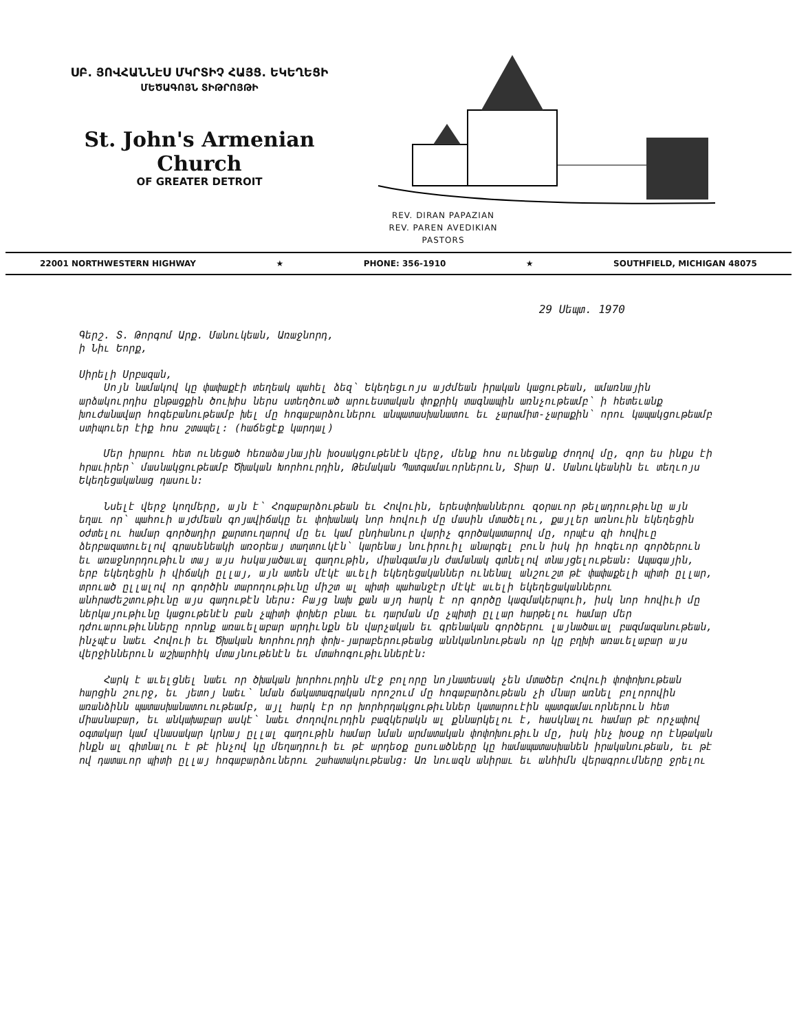ՍԲ. ՅՈՎՀԱՆՆԷՍ ՄԿՐՏԻՉ ՀԱՅՑ. ԵԿԵՂԵՑԻ
ՄԵԾԱԳՈՅՆ ՏԻԹՐՈՅԹԻ
St. John's Armenian Church
OF GREATER DETROIT
REV. DIRAN PAPAZIAN
REV. PAREN AVEDIKIAN
PASTORS
22001 NORTHWESTERN HIGHWAY ★ PHONE: 356-1910 ★ SOUTHFIELD, MICHIGAN 48075
29 Սեպտ. 1970
Գերշ. Տ. Թորգոմ Արք. Մանուկեան, Առաջնորդ,
ի Նիւ Եորք,
Սիրելի Սրբազան,
Սոյն նամակով կը փափաքէի տեղեակ պահել ձեզ՝ Եկեղեցւոյս այժմեան իրական կացութեան, ամառնային արձակուրդիս ընթացքին ծուխիս ներս ստեղծուած արուեստական փոքրիկ տագնապին առնչութեամբ՝ ի հետեւանք խուժանավար հոգեբանութեամբ խել մը հոգաբարձուներու անպատասխանատու եւ չարամիտ-չարաքին՝ որու կապակցութեամբ ստիպուեր էիք հոս շտապել: (հաճեցէք կարդալ)
Մեր իրարու հետ ունեցած հեռաձայնային խօսակցութենէն վերջ, մենք հոս ունեցանք ժողով մը, զոր ես ինքս էի հրաւիրեր՝ մասնակցութեամբ Ծխական Խորհուրդին, Թեմական Պատգամաւորներուն, Տիար Ա. Մանուկեանին եւ տեղւոյս Եկեղեցականաց դասուն:
Նսելէ վերջ կողմերը, այն է՝ Հոգաբարձութեան եւ Հովուին, երեսփոխաններու զօրաւոր թելադրութիւնը այն եղաւ որ՝ պահուի այժմեան գոյավիճակը եւ փոխանակ նոր հովուի մը մասին մտածելու, քայլեր առնուին եկեղեցին օժտելու համար գործադիր քարտուղարով մը եւ կամ ընդհանուր վարիչ գործակատարով մը, որպէս զի հովիւը ձերբազատուելով գրասենեակի առօրեայ տաղտուկէն՝ կարենայ նուիրուիլ անարգել բուն իսկ իր հոգեւոր գործերուն եւ առաջնորդութիւն տայ այս հսկայածաւալ գաղութին, միանգամայն ժամանակ գտնելով տնայցելութեան: Ապագային, երբ եկեղեցին ի վիճակի ըլլայ, այն ատեն մէկէ աւելի եկեղեցականներ ունենալ անշուշտ թէ փափաքելի պիտի ըլլար, տրուած ըլլալով որ գործին տարողութիւնը միշտ ալ պիտի պահանջէր մէկէ աւելի եկեղեցականներու անհրաժեշտութիւնը այս գաղութէն ներս: Բայց նախ քան այդ հարկ է որ գործը կազմակերպուի, իսկ նոր հովիւի մը ներկայութիւնը կացութենէն բան չպիտի փոխեր բնաւ եւ դարման մը չպիտի ըլլար հարթելու համար մեր դժուարութիւնները որոնք առաւելաբար արդիւնքն են վարչական եւ գրենական գործերու լայնածաւալ բազմազանութեան, ինչպէս նաեւ Հովուի եւ Ծխական Խորհուրդի փոխ-յարաբերութեանց աննկանոնութեան որ կը բղխի առաւելաբար այս վերջիններուն աշխարհիկ մտայնութենէն եւ մտահոգութիւններէն:
Հարկ է աւելցնել նաեւ որ ծխական խորհուրդին մէջ բոլորը նոյնատեսակ չեն մտածեր Հովուի փոփոխութեան հարցին շուրջ, եւ յետոյ նաեւ՝ նման ճակատագրական որոշում մը հոգաբարձութեան չի մնար առնել բոլորովին առանձինն պատասխանատուութեամբ, այլ հարկ էր որ խորհրդակցութիւններ կատարուէին պատգամաւորներուն հետ միասնաբար, եւ անկախաբար ասկէ՝ նաեւ ժողովուրդին բազկերակն ալ քննարկելու է, հասկնալու համար թէ որչափով օգտակար կամ վնասակար կրնայ ըլլալ գաղութին համար նման արմատական փոփոխութիւն մը, իսկ ինչ խօսք որ էնթական ինքն ալ գիտնալու է թէ ինչով կը մեղադրուի եւ թէ արդեօք ըսուածները կը համապատասխանեն իրականութեան, եւ թէ ով դատաւոր պիտի ըլլայ հոգաբարձուներու շահատակութեանց: Առ նուազն անիրաւ եւ անհիմն վերագրումները ջրելու